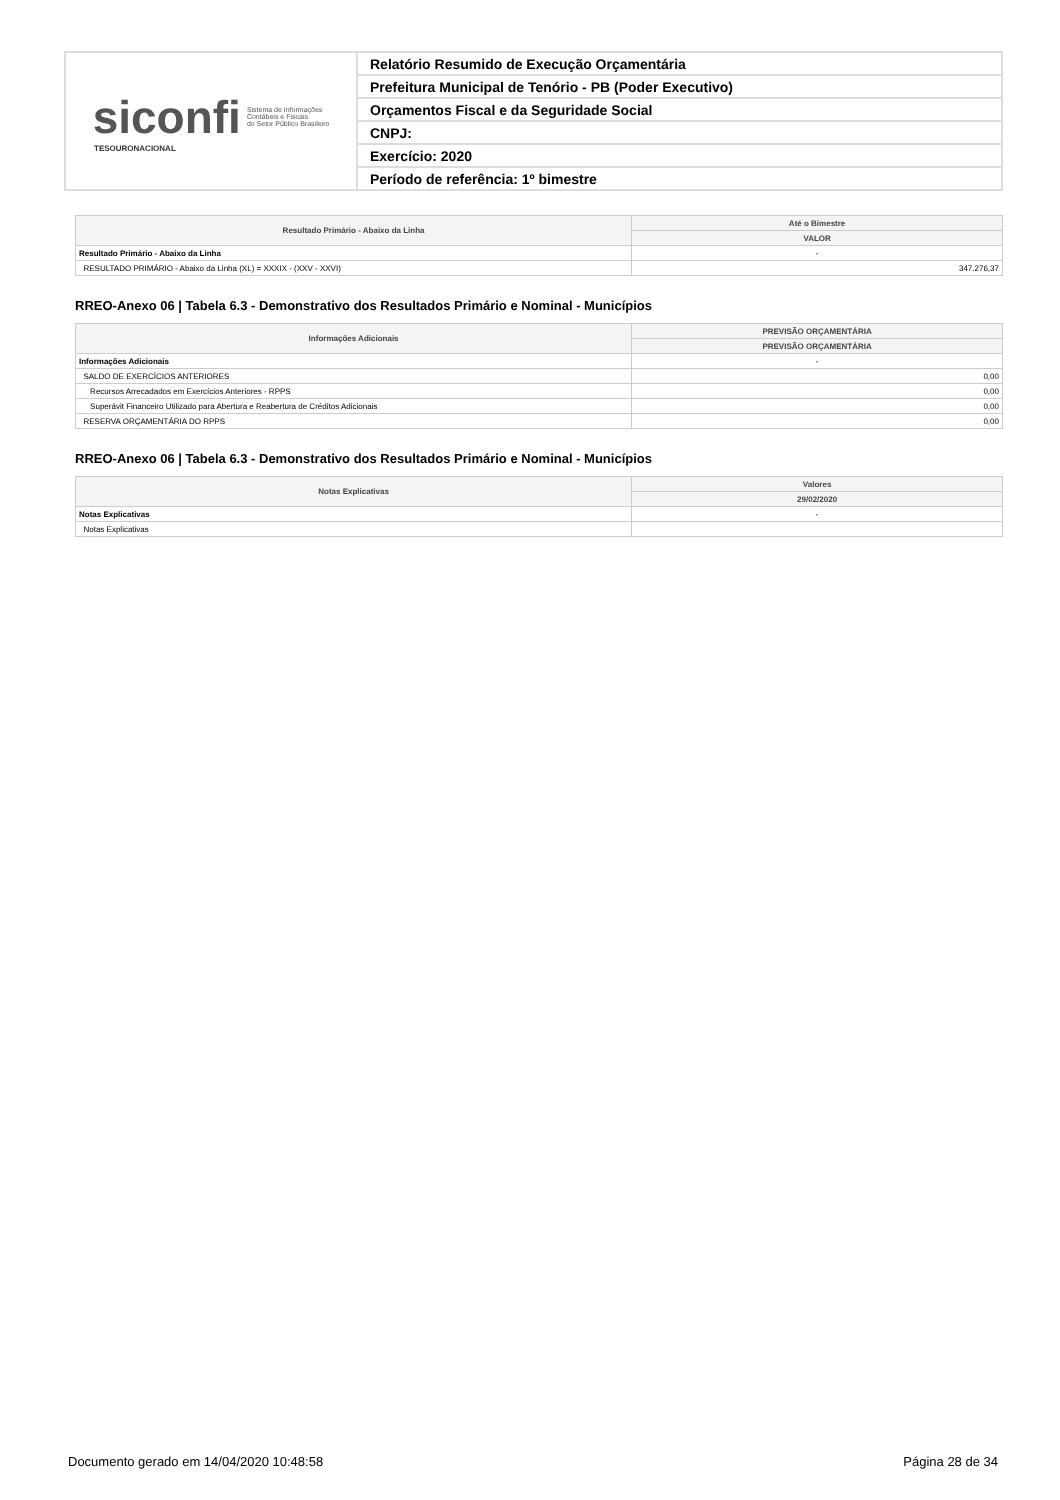| siconfi Sistema de Informações Contábeis e Fiscais do Setor Público Brasileiro TESOURONACIONAL | Relatório Resumido de Execução Orçamentária |
| | Prefeitura Municipal de Tenório - PB (Poder Executivo) |
| | Orçamentos Fiscal e da Seguridade Social |
| | CNPJ: |
| | Exercício: 2020 |
| | Período de referência: 1º bimestre |
| Resultado Primário - Abaixo da Linha | Até o Bimestre |
| --- | --- |
| | VALOR |
| Resultado Primário - Abaixo da Linha | - |
| RESULTADO PRIMÁRIO - Abaixo da Linha (XL) = XXXIX - (XXV - XXVI) | 347.276,37 |
RREO-Anexo 06 | Tabela 6.3 - Demonstrativo dos Resultados Primário e Nominal - Municípios
| Informações Adicionais | PREVISÃO ORÇAMENTÁRIA |
| --- | --- |
| | PREVISÃO ORÇAMENTÁRIA |
| Informações Adicionais | - |
| SALDO DE EXERCÍCIOS ANTERIORES | 0,00 |
| Recursos Arrecadados em Exercícios Anteriores - RPPS | 0,00 |
| Superávit Financeiro Utilizado para Abertura e Reabertura de Créditos Adicionais | 0,00 |
| RESERVA ORÇAMENTÁRIA DO RPPS | 0,00 |
RREO-Anexo 06 | Tabela 6.3 - Demonstrativo dos Resultados Primário e Nominal - Municípios
| Notas Explicativas | Valores |
| --- | --- |
| | 29/02/2020 |
| Notas Explicativas | - |
| Notas Explicativas | |
Documento gerado em 14/04/2020 10:48:58 Página 28 de 34